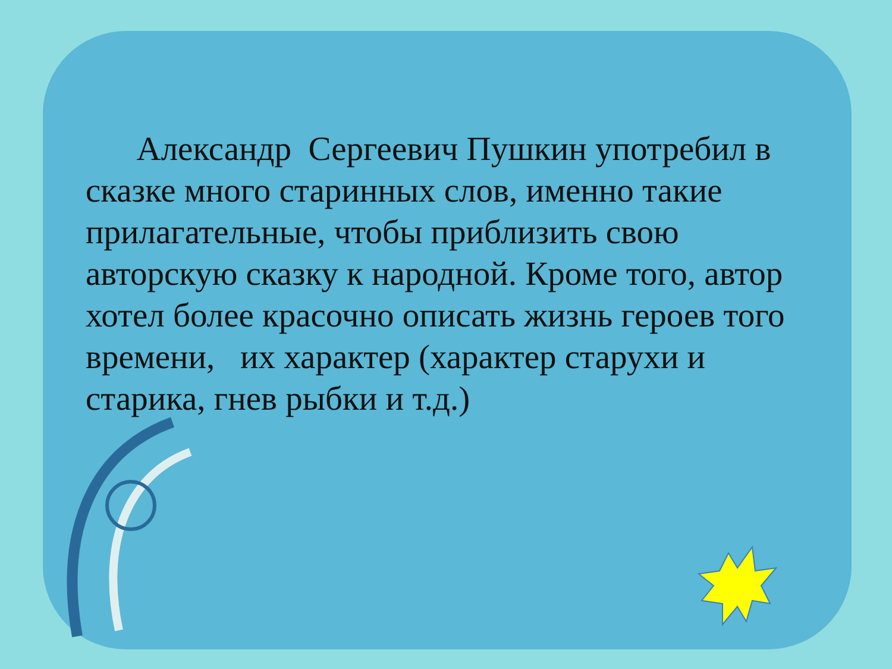Александр Сергеевич Пушкин употребил в сказке много старинных слов, именно такие прилагательные, чтобы приблизить свою авторскую сказку к народной. Кроме того, автор хотел более красочно описать жизнь героев того времени, их характер (характер старухи и старика, гнев рыбки и т.д.)